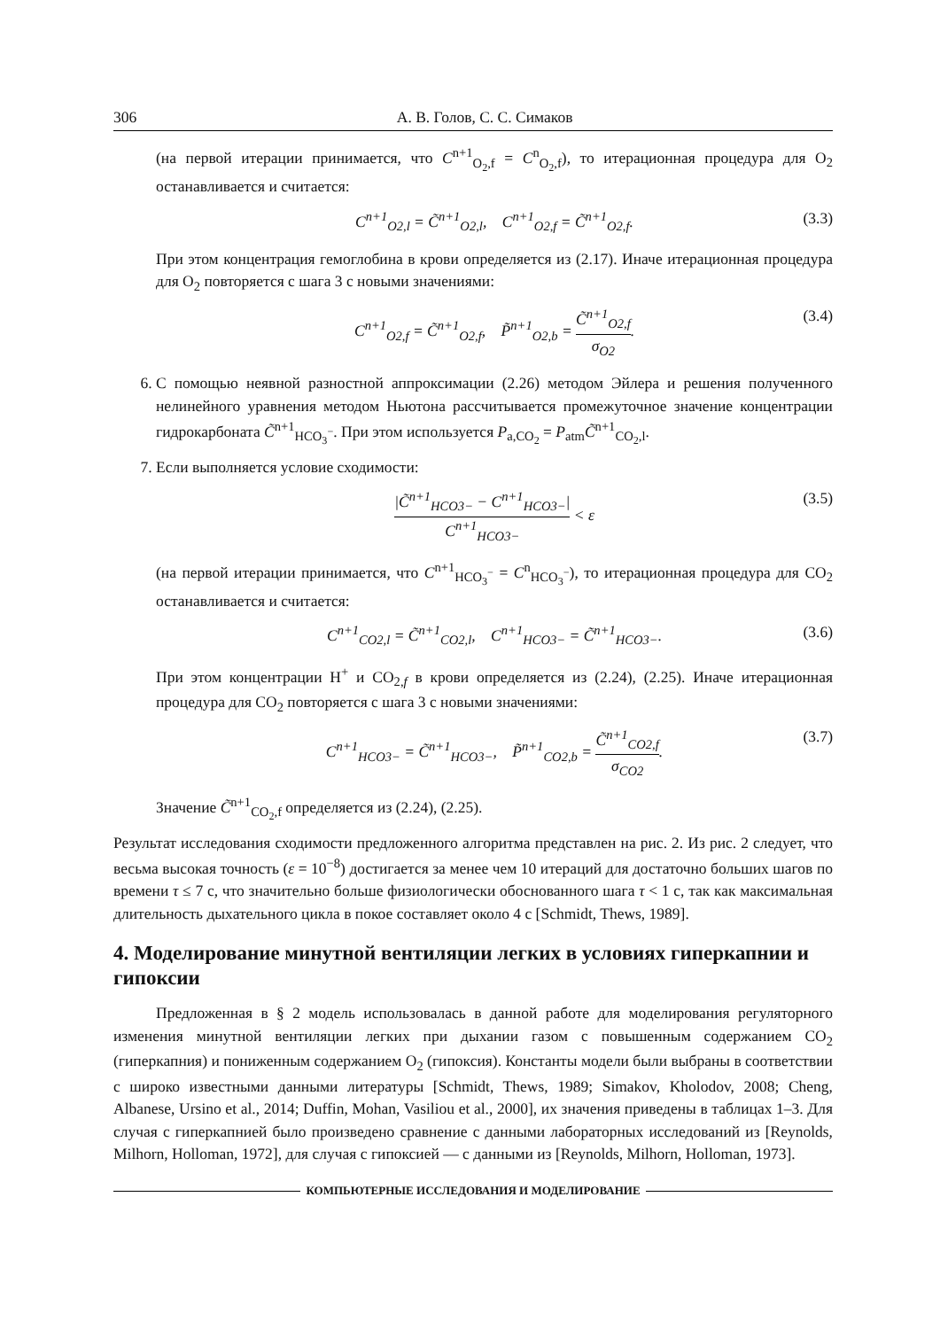306 А. В. Голов, С. С. Симаков
(на первой итерации принимается, что C<sup>n+1</sup><sub>O<sub>2</sub>,f</sub> = C<sup>n</sup><sub>O<sub>2</sub>,f</sub>), то итерационная процедура для O<sub>2</sub> останавливается и считается:
C<sup>n+1</sup><sub>O2,l</sub> = C̃<sup>n+1</sup><sub>O2,l</sub>, C<sup>n+1</sup><sub>O2,f</sub> = C̃<sup>n+1</sup><sub>O2,f</sub>. (3.3)
При этом концентрация гемоглобина в крови определяется из (2.17). Иначе итерационная процедура для O<sub>2</sub> повторяется с шага 3 с новыми значениями:
C<sup>n+1</sup><sub>O2,f</sub> = C̃<sup>n+1</sup><sub>O2,f</sub>, P̃<sup>n+1</sup><sub>O2,b</sub> = C̃<sup>n+1</sup><sub>O2,f</sub> σ<sub>O2</sub>. (3.4)
6. С помощью неявной разностной аппроксимации (2.26) методом Эйлера и решения полученного нелинейного уравнения методом Ньютона рассчитывается промежуточное значение концентрации гидрокарбоната C̃<sup>n+1</sup><sub>HCO<sub>3</sub><sup>−</sup></sub>. При этом используется P<sub>a,CO<sub>2</sub></sub> = P<sub>atm</sub>C̃<sup>n+1</sup><sub>CO<sub>2</sub>,l</sub>.
7. Если выполняется условие сходимости:
|C̃<sup>n+1</sup><sub>HCO3−</sub> − C<sup>n+1</sup><sub>HCO3−</sub>| C<sup>n+1</sup><sub>HCO3−</sub> < ε (3.5)
(на первой итерации принимается, что C<sup>n+1</sup><sub>HCO<sub>3</sub><sup>−</sup></sub> = C<sup>n</sup><sub>HCO<sub>3</sub><sup>−</sup></sub>), то итерационная процедура для CO<sub>2</sub> останавливается и считается:
C<sup>n+1</sup><sub>CO2,l</sub> = C̃<sup>n+1</sup><sub>CO2,l</sub>, C<sup>n+1</sup><sub>HCO3−</sub> = C̃<sup>n+1</sup><sub>HCO3−</sub>. (3.6)
При этом концентрации H<sup>+</sup> и CO<sub>2,f</sub> в крови определяется из (2.24), (2.25). Иначе итерационная процедура для CO<sub>2</sub> повторяется с шага 3 с новыми значениями:
C<sup>n+1</sup><sub>HCO3−</sub> = C̃<sup>n+1</sup><sub>HCO3−</sub>, P̃<sup>n+1</sup><sub>CO2,b</sub> = C̃<sup>n+1</sup><sub>CO2,f</sub> σ<sub>CO2</sub>. (3.7)
Значение C̃<sup>n+1</sup><sub>CO<sub>2</sub>,f</sub> определяется из (2.24), (2.25).
Результат исследования сходимости предложенного алгоритма представлен на рис. 2. Из рис. 2 следует, что весьма высокая точность (ε = 10<sup>−8</sup>) достигается за менее чем 10 итераций для достаточно больших шагов по времени τ ≤ 7 с, что значительно больше физиологически обоснованного шага τ < 1 с, так как максимальная длительность дыхательного цикла в покое составляет около 4 с [Schmidt, Thews, 1989].
4. Моделирование минутной вентиляции легких в условиях гиперкапнии и гипоксии
Предложенная в § 2 модель использовалась в данной работе для моделирования регуляторного изменения минутной вентиляции легких при дыхании газом с повышенным содержанием CO<sub>2</sub> (гиперкапния) и пониженным содержанием O<sub>2</sub> (гипоксия). Константы модели были выбраны в соответствии с широко известными данными литературы [Schmidt, Thews, 1989; Simakov, Kholodov, 2008; Cheng, Albanese, Ursino et al., 2014; Duffin, Mohan, Vasiliou et al., 2000], их значения приведены в таблицах 1–3. Для случая с гиперкапнией было произведено сравнение с данными лабораторных исследований из [Reynolds, Milhorn, Holloman, 1972], для случая с гипоксией — с данными из [Reynolds, Milhorn, Holloman, 1973].
КОМПЬЮТЕРНЫЕ ИССЛЕДОВАНИЯ И МОДЕЛИРОВАНИЕ